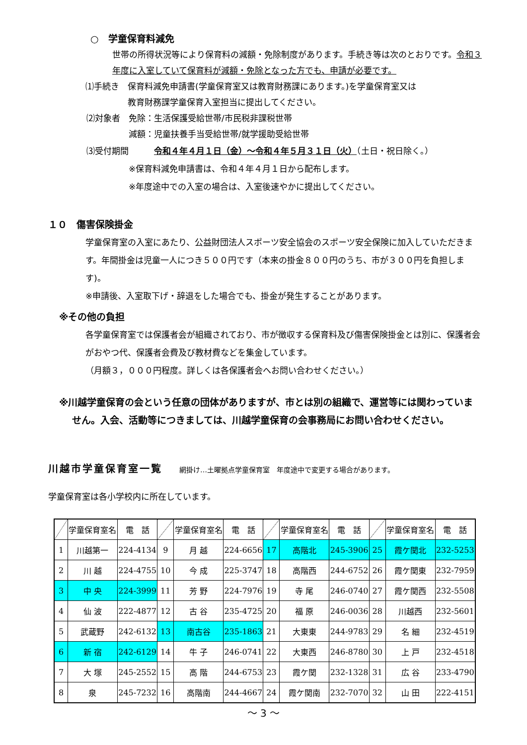○　学童保育料減免
世帯の所得状況等により保育料の減額・免除制度があります。手続き等は次のとおりです。令和３年度に入室していて保育料が減額・免除となった方でも、申請が必要です。
⑴手続き　保育料減免申請書(学童保育室又は教育財務課にあります。)を学童保育室又は
　　　　　教育財務課学童保育入室担当に提出してください。
⑵対象者　免除：生活保護受給世帯/市民税非課税世帯
　　　　　減額：児童扶養手当受給世帯/就学援助受給世帯
⑶受付期間　　　令和４年４月１日（金）～令和４年５月３１日（火）（土日・祝日除く。）
　　　　　※保育料減免申請書は、令和４年４月１日から配布します。
　　　　　※年度途中での入室の場合は、入室後速やかに提出してください。
１０　傷害保険掛金
学童保育室の入室にあたり、公益財団法人スポーツ安全協会のスポーツ安全保険に加入していただきます。年間掛金は児童一人につき５００円です（本来の掛金８００円のうち、市が３００円を負担します)。
※申請後、入室取下げ・辞退をした場合でも、掛金が発生することがあります。
※その他の負担
各学童保育室では保護者会が組織されており、市が徴収する保育料及び傷害保険掛金とは別に、保護者会がおやつ代、保護者会費及び教材費などを集金しています。
（月額３，０００円程度。詳しくは各保護者会へお問い合わせください。）
※川越学童保育の会という任意の団体がありますが、市とは別の組織で、運営等には関わっていません。入会、活動等につきましては、川越学童保育の会事務局にお問い合わせください。
川越市学童保育室一覧　　網掛け…土曜拠点学童保育室　年度途中で変更する場合があります。
学童保育室は各小学校内に所在しています。
| | 学童保育室名 | 電 話 | | 学童保育室名 | 電 話 | | 学童保育室名 | 電 話 | | 学童保育室名 | 電 話 |
| --- | --- | --- | --- | --- | --- | --- | --- | --- | --- | --- | --- |
| 1 | 川越第一 | 224-4134 | 9 | 月 越 | 224-6656 | 17 | 高階北 | 245-3906 | 25 | 霞ケ関北 | 232-5253 |
| 2 | 川 越 | 224-4755 | 10 | 今 成 | 225-3747 | 18 | 高階西 | 244-6752 | 26 | 霞ケ関東 | 232-7959 |
| 3 | 中 央 | 224-3999 | 11 | 芳 野 | 224-7976 | 19 | 寺 尾 | 246-0740 | 27 | 霞ケ関西 | 232-5508 |
| 4 | 仙 波 | 222-4877 | 12 | 古 谷 | 235-4725 | 20 | 福 原 | 246-0036 | 28 | 川越西 | 232-5601 |
| 5 | 武蔵野 | 242-6132 | 13 | 南古谷 | 235-1863 | 21 | 大東東 | 244-9783 | 29 | 名 細 | 232-4519 |
| 6 | 新 宿 | 242-6129 | 14 | 牛 子 | 246-0741 | 22 | 大東西 | 246-8780 | 30 | 上 戸 | 232-4518 |
| 7 | 大 塚 | 245-2552 | 15 | 高 階 | 244-6753 | 23 | 霞ケ関 | 232-1328 | 31 | 広 谷 | 233-4790 |
| 8 | 泉 | 245-7232 | 16 | 高階南 | 244-4667 | 24 | 霞ケ関南 | 232-7070 | 32 | 山 田 | 222-4151 |
～ 3 ～